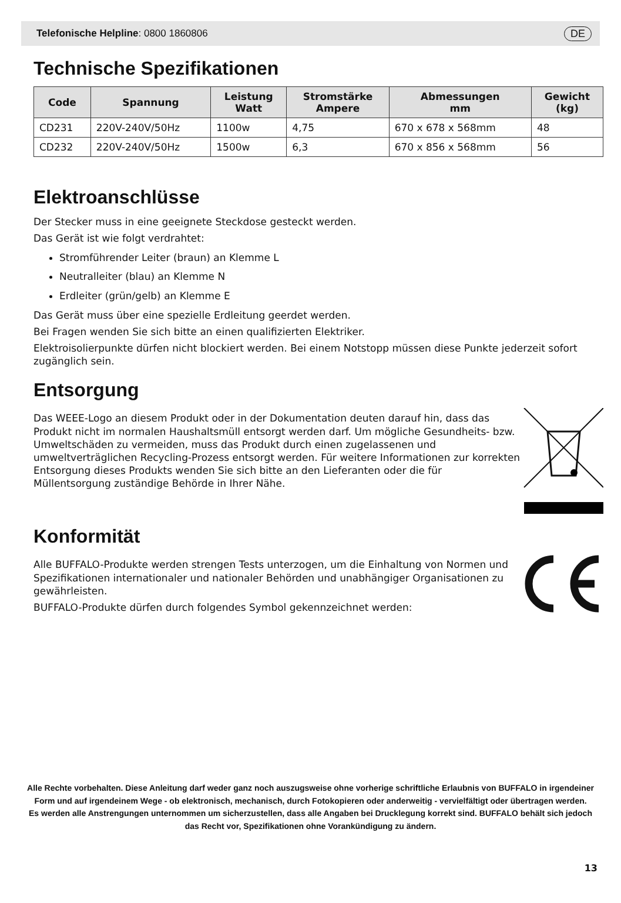Telefonische Helpline: 0800 1860806 DE
Technische Spezifikationen
| Code | Spannung | Leistung Watt | Stromstärke Ampere | Abmessungen mm | Gewicht (kg) |
| --- | --- | --- | --- | --- | --- |
| CD231 | 220V-240V/50Hz | 1100w | 4,75 | 670 x 678 x 568mm | 48 |
| CD232 | 220V-240V/50Hz | 1500w | 6,3 | 670 x 856 x 568mm | 56 |
Elektroanschlüsse
Der Stecker muss in eine geeignete Steckdose gesteckt werden.
Das Gerät ist wie folgt verdrahtet:
Stromführender Leiter (braun) an Klemme L
Neutralleiter (blau) an Klemme N
Erdleiter (grün/gelb) an Klemme E
Das Gerät muss über eine spezielle Erdleitung geerdet werden.
Bei Fragen wenden Sie sich bitte an einen qualifizierten Elektriker.
Elektroisolierpunkte dürfen nicht blockiert werden. Bei einem Notstopp müssen diese Punkte jederzeit sofort zugänglich sein.
Entsorgung
Das WEEE-Logo an diesem Produkt oder in der Dokumentation deuten darauf hin, dass das Produkt nicht im normalen Haushaltsmüll entsorgt werden darf. Um mögliche Gesundheits- bzw. Umweltschäden zu vermeiden, muss das Produkt durch einen zugelassenen und umweltverträglichen Recycling-Prozess entsorgt werden. Für weitere Informationen zur korrekten Entsorgung dieses Produkts wenden Sie sich bitte an den Lieferanten oder die für Müllentsorgung zuständige Behörde in Ihrer Nähe.
Konformität
Alle BUFFALO-Produkte werden strengen Tests unterzogen, um die Einhaltung von Normen und Spezifikationen internationaler und nationaler Behörden und unabhängiger Organisationen zu gewährleisten.
BUFFALO-Produkte dürfen durch folgendes Symbol gekennzeichnet werden:
Alle Rechte vorbehalten. Diese Anleitung darf weder ganz noch auszugsweise ohne vorherige schriftliche Erlaubnis von BUFFALO in irgendeiner Form und auf irgendeinem Wege - ob elektronisch, mechanisch, durch Fotokopieren oder anderweitig - vervielfältigt oder übertragen werden.
Es werden alle Anstrengungen unternommen um sicherzustellen, dass alle Angaben bei Drucklegung korrekt sind. BUFFALO behält sich jedoch das Recht vor, Spezifikationen ohne Vorankündigung zu ändern.
13